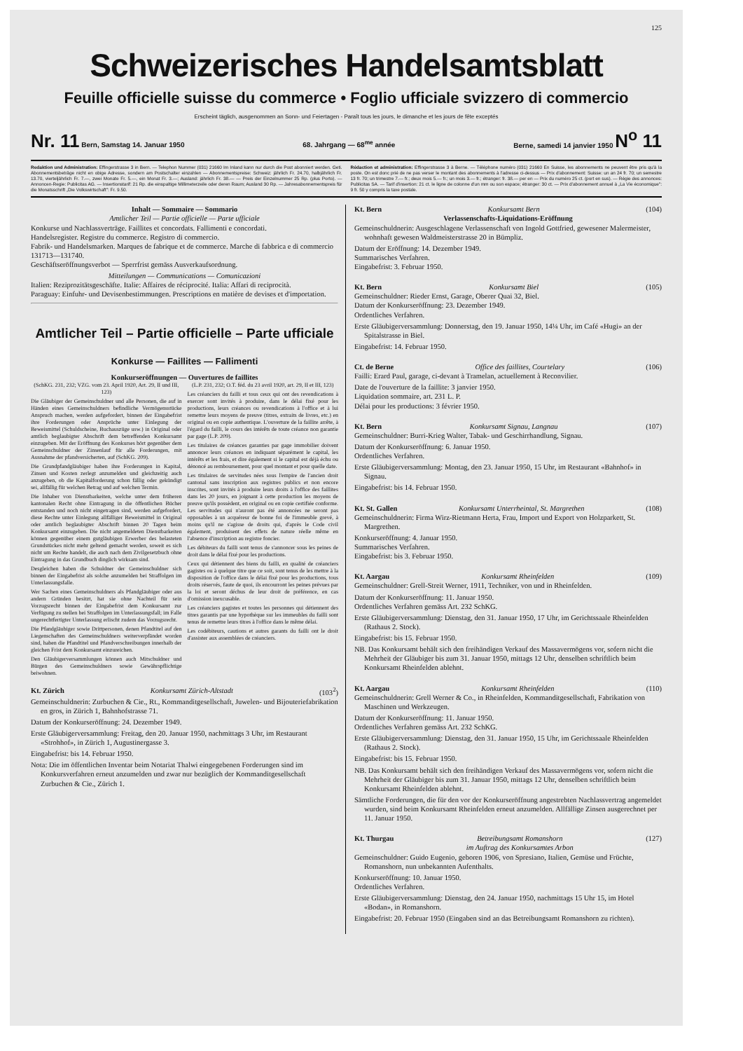125
Schweizerisches Handelsamtsblatt
Feuille officielle suisse du commerce • Foglio ufficiale svizzero di commercio
Erscheint täglich, ausgenommen an Sonn- und Feiertagen - Paraît tous les jours, le dimanche et les jours de fête exceptés
Nr. 11 Bern, Samstag 14. Januar 1950 68. Jahrgang — 68<sup>me</sup> année Berne, samedi 14 janvier 1950 N<sup>o</sup> 11
Redaktion und Administration: Effingerstrasse 3 in Bern. — Telephon Nummer (031) 21660 Im Inland kann nur durch die Post abonniert werden. Geti. Abonnementsbeträge nicht en obige Adresse, sondern am Postschalter einzahlen — Abonnementspreise: Schweiz: jährlich Fr. 24.70, halbjährlich Fr. 13.70, vierteljährlich Fr. 7.—, zwei Monate Fr. 5.—, ein Monat Fr. 3.—; Ausland: jährlich Fr. 38.— — Preis der Einzelnummer 25 Rp. (plus Porto). — Annoncen-Regie: Publicitas AG. — Insertionstarif: 21 Rp. die einspaltige Millimeterzeile oder deren Raum; Ausland 30 Rp. — Jahresabonnementspreis für die Monatsschrift „Die Volkswirtschaft": Fr. 9.50.
Rédaction et administration: Effingerstrasse 3 à Berne. — Téléphone numéro (031) 21660 En Suisse, les abonnements ne peuvent être pris qu'à la poste. On est donc prié de ne pas verser le montant des abonnements à l'adresse ci-dessus — Prix d'abonnement: Suisse: un an 24 fr. 70; un semestre 13 fr. 70; un trimestre 7.— fr.; deux mois 5.— fr.; un mois 3.— fr.; étranger: fr. 38.— per en — Prix du numéro 25 ct. (port en sus). — Régie des annonces: Publicitas SA. — Tarif d'insertion: 21 ct. le ligne de colonne d'un mm ou son espace; étranger: 30 ct. — Prix d'abonnement annuel à „La Vie économique": 9 fr. 50 y compris la taxe postale.
Inhalt — Sommaire — Sommario
Amtlicher Teil — Partie officielle — Parte ufficiale
Konkurse und Nachlassverträge. Faillites et concordats. Fallimenti e concordati.
Handelsregister. Registre du commerce. Registro di commercio.
Fabrik- und Handelsmarken. Marques de fabrique et de commerce. Marche di fabbrica e di commercio 131713—131740.
Geschäftseröffnungsverbot — Sperrfrist gemäss Ausverkaufsordnung.
Mitteilungen — Communications — Comunicazioni
Italien: Reziprozitätsgeschäfte. Italie: Affaires de réciprocité. Italia: Affari di reciprocità.
Paraguay: Einfuhr- und Devisenbestimmungen. Prescriptions en matière de devises et d'importation.
Amtlicher Teil – Partie officielle – Parte ufficiale
Konkurse — Faillites — Fallimenti
Konkurseröffnungen — Ouvertures de faillites
(SchKG. 231, 232; VZG. vom 23. April 1920, Art. 29, II und III, 123)
Die Gläubiger der Gemeinschuldner und alle Personen, die auf in Händen eines Gemeinschuldners befindliche Vermögensstücke Anspruch machen, werden aufgefordert, binnen der Eingabefrist ihre Forderungen oder Ansprüche unter Einlegung der Beweismittel (Schuldscheine, Buchauszüge usw.) in Original oder amtlich beglaubigter Abschrift dem betreffenden Konkursamt einzugeben. Mit der Eröffnung des Konkurses hört gegenüber dem Gemeinschuldner der Zinsenlauf für alle Forderungen, mit Ausnahme der pfandversicherten, auf (SchKG. 209).
Die Grundpfandgläubiger haben ihre Forderungen in Kapital, Zinsen und Kosten zerlegt anzumelden und gleichzeitig auch anzugeben, ob die Kapitalforderung schon fällig oder gekündigt sei, allfällig für welchen Betrag und auf welchen Termin.
Die Inhaber von Dienstbarkeiten, welche unter dem früheren kantonalen Recht ohne Eintragung in die öffentlichen Bücher entstanden und noch nicht eingetragen sind, werden aufgefordert, diese Rechte unter Einlegung allfälliger Beweismittel in Original oder amtlich beglaubigter Abschrift binnen 20 Tagen beim Konkursamt einzugeben. Die nicht angemeldeten Dienstbarkeiten können gegenüber einem gutgläubigen Erwerber des belasteten Grundstückes nicht mehr geltend gemacht werden, soweit es sich nicht um Rechte handelt, die auch nach dem Zivilgesetzbuch ohne Eintragung in das Grundbuch dinglich wirksam sind.
Desgleichen haben die Schuldner der Gemeinschuldner sich binnen der Eingabefrist als solche anzumelden bei Straffolgen im Unterlassungsfalle.
Wer Sachen eines Gemeinschuldners als Pfandgläubiger oder aus andern Gründen besitzt, hat sie ohne Nachteil für sein Vorzugsrecht binnen der Eingabefrist dem Konkursamt zur Verfügung zu stellen bei Straffolgen im Unterlassungsfall; im Falle ungerechtfertigter Unterlassung erlischt zudem das Vorzugsrecht.
Die Pfandgläubiger sowie Drittpersonen, denen Pfandtitel auf den Liegenschaften des Gemeinschuldners weiterverpfändet worden sind, haben die Pfandtitel und Pfandverschreibungen innerhalb der gleichen Frist dem Konkursamt einzureichen.
Den Gläubigerversammlungen können auch Mitschuldner und Bürgen des Gemeinschuldners sowie Gewährspflichtige beiwohnen.
(L.P. 231, 232; O.T. féd. du 23 avril 1920, art. 29, II et III, 123)
Les créanciers du failli et tous ceux qui ont des revendications à exercer sont invités à produire, dans le délai fixé pour les productions, leurs créances ou revendications à l'office et à lui remettre leurs moyens de preuve (titres, extraits de livres, etc.) en original ou en copie authentique. L'ouverture de la faillite arrête, à l'égard du failli, le cours des intérêts de toute créance non garantie par gage (L.P. 209).
Les titulaires de créances garanties par gage immobilier doivent annoncer leurs créances en indiquant séparément le capital, les intérêts et les frais, et dire également si le capital est déjà échu ou dénoncé au remboursement, pour quel montant et pour quelle date.
Les titulaires de servitudes nées sous l'empire de l'ancien droit cantonal sans inscription aux registres publics et non encore inscrites, sont invités à produire leurs droits à l'office des faillites dans les 20 jours, en joignant à cette production les moyens de preuve qu'ils possèdent, en original ou en copie certifiée conforme. Les servitudes qui n'auront pas été annoncées ne seront pas opposables à un acquéreur de bonne foi de l'immeuble grevé, à moins qu'il ne s'agisse de droits qui, d'après le Code civil également, produisent des effets de nature réelle même en l'absence d'inscription au registre foncier.
Les débiteurs du failli sont tenus de s'annoncer sous les peines de droit dans le délai fixé pour les productions.
Ceux qui détiennent des biens du failli, en qualité de créanciers gagistes ou à quelque titre que ce soit, sont tenus de les mettre à la disposition de l'office dans le délai fixé pour les productions, tous droits réservés, faute de quoi, ils encourront les peines prévues par la loi et seront déchus de leur droit de préférence, en cas d'omission inexcusable.
Les créanciers gagistes et toutes les personnes qui détiennent des titres garantis par une hypothèque sur les immeubles du failli sont tenus de remettre leurs titres à l'office dans le même délai.
Les codébiteurs, cautions et autres garants du failli ont le droit d'assister aux assemblées de créanciers.
Kt. Zürich Konkursamt Zürich-Altstadt (103<sup>2</sup>)
Gemeinschuldnerin: Zurbuchen & Cie., Rt., Kommanditgesellschaft, Juwelen- und Bijouteriefabrikation en gros, in Zürich 1, Bahnhofstrasse 71.
Datum der Konkurseröffnung: 24. Dezember 1949.
Erste Gläubigerversammlung: Freitag, den 20. Januar 1950, nachmittags 3 Uhr, im Restaurant «Strohhof», in Zürich 1, Augustinergasse 3.
Eingabefrist: bis 14. Februar 1950.
Nota: Die im öffentlichen Inventar beim Notariat Thalwi eingegebenen Forderungen sind im Konkursverfahren erneut anzumelden und zwar nur bezüglich der Kommanditgesellschaft Zurbuchen & Cie., Zürich 1.
Kt. Bern Konkursamt Bern (104)
Verlassenschafts-Liquidations-Eröffnung
Gemeinschuldnerin: Ausgeschlagene Verlassenschaft von Ingold Gottfried, gewesener Malermeister, wohnhaft gewesen Waldmeisterstrasse 20 in Bümpliz.
Datum der Eröffnung: 14. Dezember 1949.
Summarisches Verfahren.
Eingabefrist: 3. Februar 1950.
Kt. Bern Konkursamt Biel (105)
Gemeinschuldner: Rieder Ernst, Garage, Oberer Quai 32, Biel.
Datum der Konkurseröffnung: 23. Dezember 1949.
Ordentliches Verfahren.
Erste Gläubigerversammlung: Donnerstag, den 19. Januar 1950, 14¼ Uhr, im Café «Hugi» an der Spitalstrasse in Biel.
Eingabefrist: 14. Februar 1950.
Ct. de Berne Office des faillites, Courtelary (106)
Failli: Erard Paul, garage, ci-devant à Tramelan, actuellement à Reconvilier.
Date de l'ouverture de la faillite: 3 janvier 1950.
Liquidation sommaire, art. 231 L. P.
Délai pour les productions: 3 février 1950.
Kt. Bern Konkursamt Signau, Langnau (107)
Gemeinschuldner: Burri-Krieg Walter, Tabak- und Geschirrhandlung, Signau.
Datum der Konkurseröffnung: 6. Januar 1950.
Ordentliches Verfahren.
Erste Gläubigerversammlung: Montag, den 23. Januar 1950, 15 Uhr, im Restaurant «Bahnhof» in Signau.
Eingabefrist: bis 14. Februar 1950.
Kt. St. Gallen Konkursamt Unterrheintal, St. Margrethen (108)
Gemeinschuldnerin: Firma Wirz-Rietmann Herta, Frau, Import und Export von Holzparkett, St. Margrethen.
Konkurseröffnung: 4. Januar 1950.
Summarisches Verfahren.
Eingabefrist: bis 3. Februar 1950.
Kt. Aargau Konkursamt Rheinfelden (109)
Gemeinschuldner: Grell-Streit Werner, 1911, Techniker, von und in Rheinfelden.
Datum der Konkurseröffnung: 11. Januar 1950.
Ordentliches Verfahren gemäss Art. 232 SchKG.
Erste Gläubigerversammlung: Dienstag, den 31. Januar 1950, 17 Uhr, im Gerichtssaale Rheinfelden (Rathaus 2. Stock).
Eingabefrist: bis 15. Februar 1950.
NB. Das Konkursamt behält sich den freihändigen Verkauf des Massavermögens vor, sofern nicht die Mehrheit der Gläubiger bis zum 31. Januar 1950, mittags 12 Uhr, denselben schriftlich beim Konkursamt Rheinfelden ablehnt.
Kt. Aargau Konkursamt Rheinfelden (110)
Gemeinschuldnerin: Grell Werner & Co., in Rheinfelden, Kommanditgesellschaft, Fabrikation von Maschinen und Werkzeugen.
Datum der Konkurseröffnung: 11. Januar 1950.
Ordentliches Verfahren gemäss Art. 232 SchKG.
Erste Gläubigerversammlung: Dienstag, den 31. Januar 1950, 15 Uhr, im Gerichtssaale Rheinfelden (Rathaus 2. Stock).
Eingabefrist: bis 15. Februar 1950.
NB. Das Konkursamt behält sich den freihändigen Verkauf des Massavermögens vor, sofern nicht die Mehrheit der Gläubiger bis zum 31. Januar 1950, mittags 12 Uhr, denselben schriftlich beim Konkursamt Rheinfelden ablehnt.
Sämtliche Forderungen, die für den vor der Konkurseröffnung angestrebten Nachlassvertrag angemeldet wurden, sind beim Konkursamt Rheinfelden erneut anzumelden. Allfällige Zinsen ausgerechnet per 11. Januar 1950.
Kt. Thurgau Betreibungsamt Romanshorn
im Auftrag des Konkursamtes Arbon (127)
Gemeinschuldner: Guido Eugenio, geboren 1906, von Spresiano, Italien, Gemüse und Früchte, Romanshorn, nun unbekannten Aufenthalts.
Konkurseröffnung: 10. Januar 1950.
Ordentliches Verfahren.
Erste Gläubigerversammlung: Dienstag, den 24. Januar 1950, nachmittags 15 Uhr 15, im Hotel «Bodan», in Romanshorn.
Eingabefrist: 20. Februar 1950 (Eingaben sind an das Betreibungsamt Romanshorn zu richten).